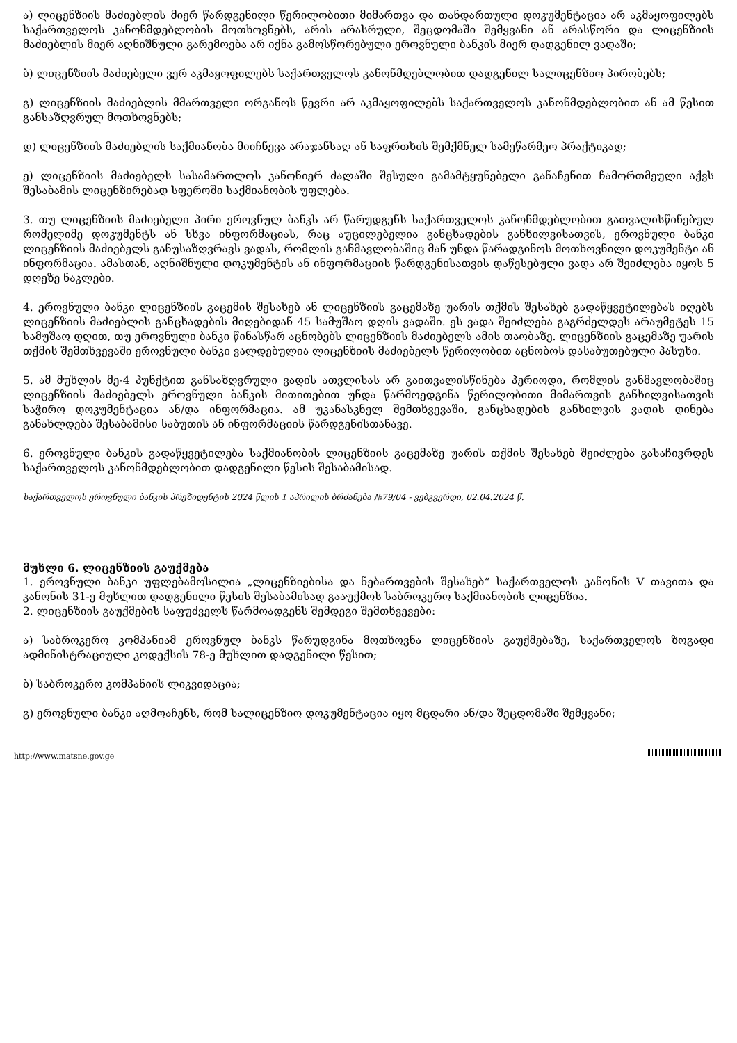ა) ლიცენზიის მაძიებლის მიერ წარდგენილი წერილობითი მიმართვა და თანდართული დოკუმენტაცია არ აკმაყოფილებს საქართველოს კანონმდებლობის მოთხოვნებს, არის არასრული, შეცდომაში შემყვანი ან არასწორი და ლიცენზიის მაძიებლის მიერ აღნიშნული გარემოება არ იქნა გამოსწორებული ეროვნული ბანკის მიერ დადგენილ ვადაში;
ბ) ლიცენზიის მაძიებელი ვერ აკმაყოფილებს საქართველოს კანონმდებლობით დადგენილ სალიცენზიო პირობებს;
გ) ლიცენზიის მაძიებლის მმართველი ორგანოს წევრი არ აკმაყოფილებს საქართველოს კანონმდებლობით ან ამ წესით განსაზღვრულ მოთხოვნებს;
დ) ლიცენზიის მაძიებლის საქმიანობა მიიჩნევა არაჯანსაღ ან საფრთხის შემქმნელ სამეწარმეო პრაქტიკად;
ე) ლიცენზიის მაძიებელს სასამართლოს კანონიერ ძალაში შესული გამამტყუნებელი განაჩენით ჩამორთმეული აქვს შესაბამის ლიცენზირებად სფეროში საქმიანობის უფლება.
3. თუ ლიცენზიის მაძიებელი პირი ეროვნულ ბანკს არ წარუდგენს საქართველოს კანონმდებლობით გათვალისწინებულ რომელიმე დოკუმენტს ან სხვა ინფორმაციას, რაც აუცილებელია განცხადების განხილვისათვის, ეროვნული ბანკი ლიცენზიის მაძიებელს განუსაზღვრავს ვადას, რომლის განმავლობაშიც მან უნდა წარადგინოს მოთხოვნილი დოკუმენტი ან ინფორმაცია. ამასთან, აღნიშნული დოკუმენტის ან ინფორმაციის წარდგენისათვის დაწესებული ვადა არ შეიძლება იყოს 5 დღეზე ნაკლები.
4. ეროვნული ბანკი ლიცენზიის გაცემის შესახებ ან ლიცენზიის გაცემაზე უარის თქმის შესახებ გადაწყვეტილებას იღებს ლიცენზიის მაძიებლის განცხადების მიღებიდან 45 სამუშაო დღის ვადაში. ეს ვადა შეიძლება გაგრძელდეს არაუმეტეს 15 სამუშაო დღით, თუ ეროვნული ბანკი წინასწარ აცნობებს ლიცენზიის მაძიებელს ამის თაობაზე. ლიცენზიის გაცემაზე უარის თქმის შემთხვევაში ეროვნული ბანკი ვალდებულია ლიცენზიის მაძიებელს წერილობით აცნობოს დასაბუთებული პასუხი.
5. ამ მუხლის მე-4 პუნქტით განსაზღვრული ვადის ათვლისას არ გაითვალისწინება პერიოდი, რომლის განმავლობაშიც ლიცენზიის მაძიებელს ეროვნული ბანკის მითითებით უნდა წარმოედგინა წერილობითი მიმართვის განხილვისათვის საჭირო დოკუმენტაცია ან/და ინფორმაცია. ამ უკანასკნელ შემთხვევაში, განცხადების განხილვის ვადის დინება განახლდება შესაბამისი საბუთის ან ინფორმაციის წარდგენისთანავე.
6. ეროვნული ბანკის გადაწყვეტილება საქმიანობის ლიცენზიის გაცემაზე უარის თქმის შესახებ შეიძლება გასაჩივრდეს საქართველოს კანონმდებლობით დადგენილი წესის შესაბამისად.
საქართველოს ეროვნული ბანკის პრეზიდენტის 2024 წლის 1 აპრილის ბრძანება №79/04 - ვებგვერდი, 02.04.2024 წ.
მუხლი 6. ლიცენზიის გაუქმება
1. ეროვნული ბანკი უფლებამოსილია „ლიცენზიებისა და ნებართვების შესახებ“ საქართველოს კანონის V თავითა და კანონის 31-ე მუხლით დადგენილი წესის შესაბამისად გააუქმოს საბროკერო საქმიანობის ლიცენზია.
2. ლიცენზიის გაუქმების საფუძველს წარმოადგენს შემდეგი შემთხვევები:
ა) საბროკერო კომპანიამ ეროვნულ ბანკს წარუდგინა მოთხოვნა ლიცენზიის გაუქმებაზე, საქართველოს ზოგადი ადმინისტრაციული კოდექსის 78-ე მუხლით დადგენილი წესით;
ბ) საბროკერო კომპანიის ლიკვიდაცია;
გ) ეროვნული ბანკი აღმოაჩენს, რომ სალიცენზიო დოკუმენტაცია იყო მცდარი ან/და შეცდომაში შემყვანი;
http://www.matsne.gov.ge